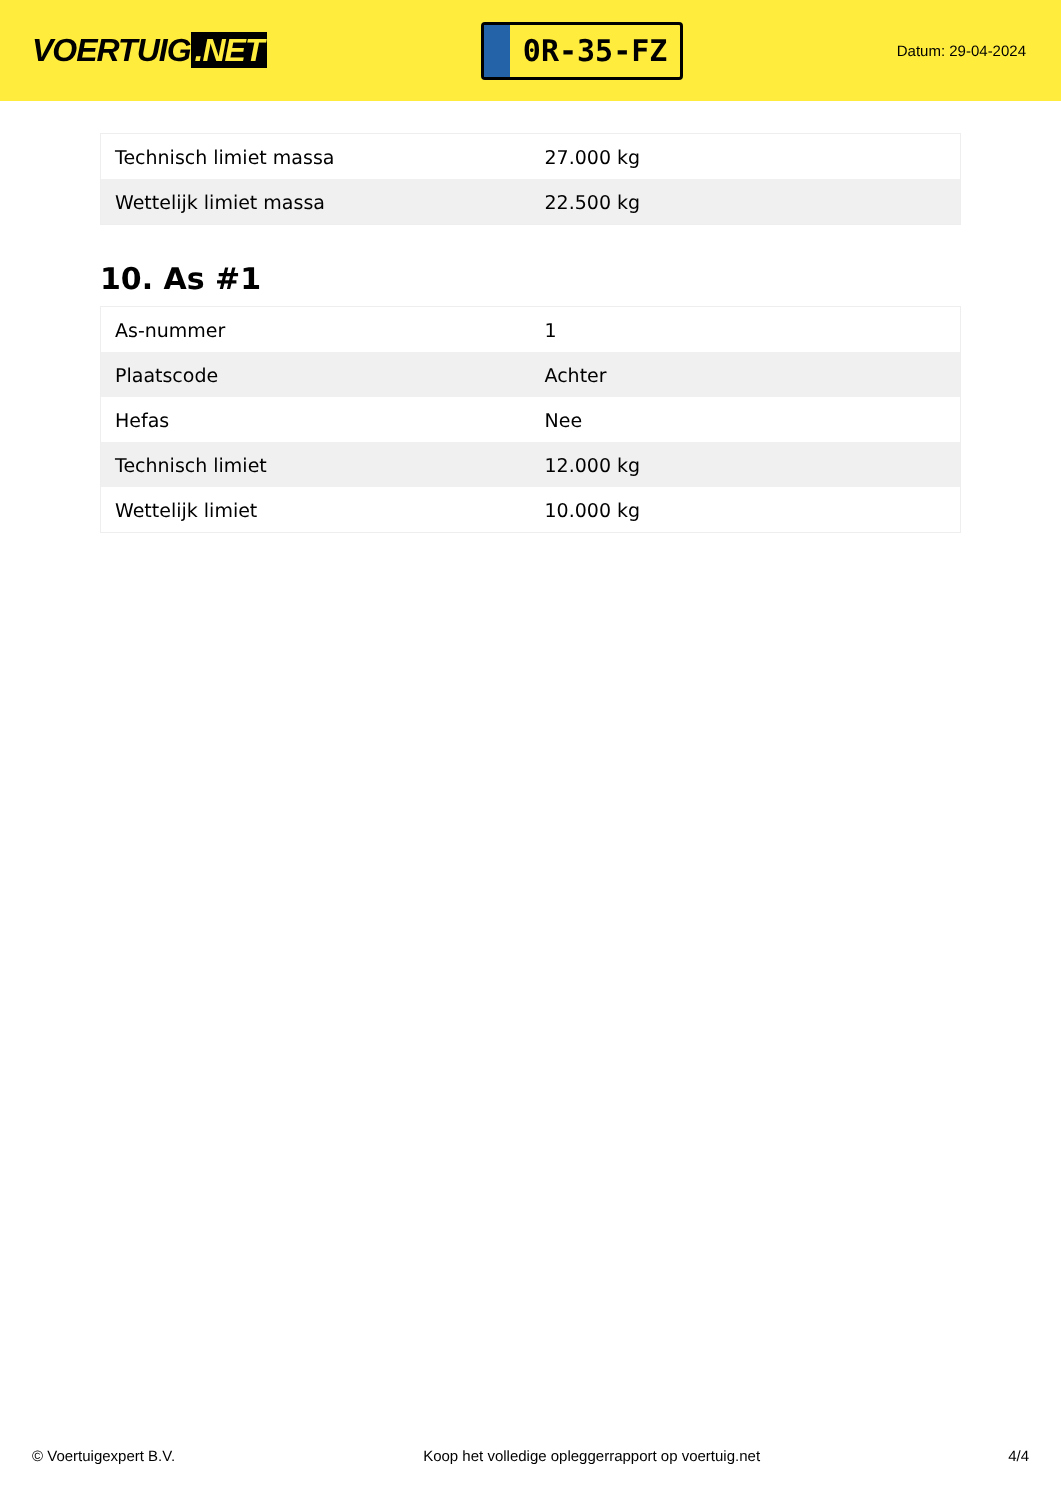VOERTUIG.NET
0R-35-FZ
Datum: 29-04-2024
| Technisch limiet massa | 27.000 kg |
| Wettelijk limiet massa | 22.500 kg |
10. As #1
| As-nummer | 1 |
| Plaatscode | Achter |
| Hefas | Nee |
| Technisch limiet | 12.000 kg |
| Wettelijk limiet | 10.000 kg |
© Voertuigexpert B.V. Koop het volledige opleggerrapport op voertuig.net 4/4